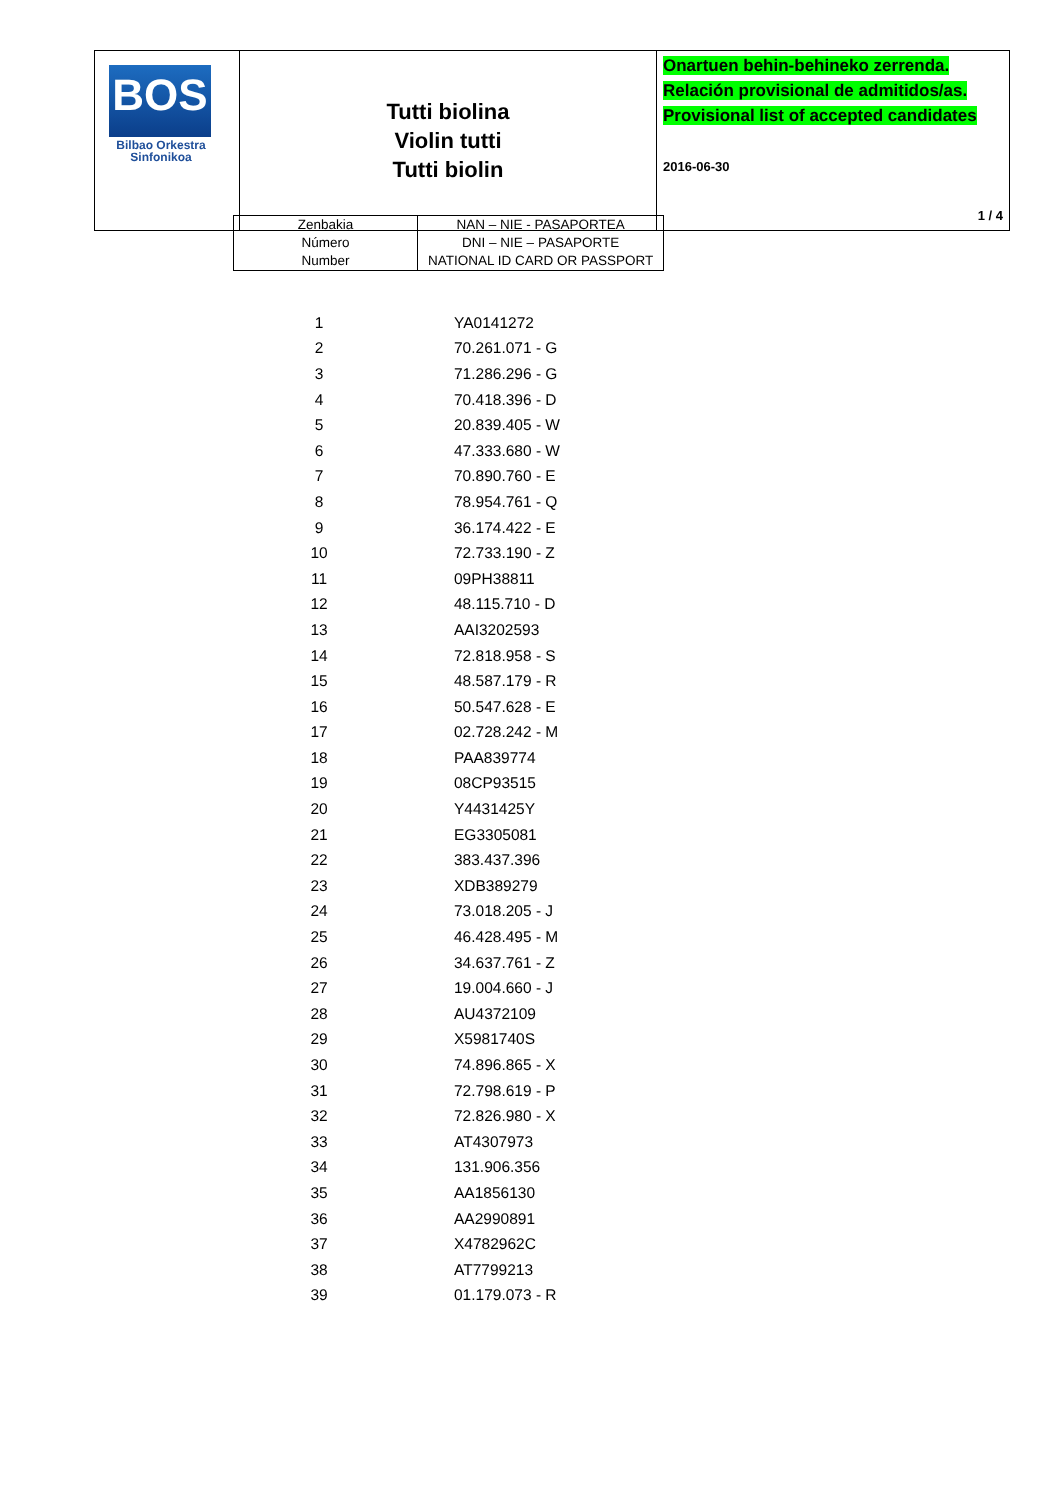| BOS Bilbao Orkestra Sinfonikoa | Tutti biolina Violin tutti Tutti biolin | Onartuen behin-behineko zerrenda. Relación provisional de admitidos/as. Provisional list of accepted candidates 2016-06-30 1 / 4 |
| Zenbakia Número Number | NAN – NIE - PASAPORTEA DNI – NIE – PASAPORTE NATIONAL ID CARD OR PASSPORT |
| 1 | YA0141272 |
| 2 | 70.261.071 - G |
| 3 | 71.286.296 - G |
| 4 | 70.418.396 - D |
| 5 | 20.839.405 - W |
| 6 | 47.333.680 - W |
| 7 | 70.890.760 - E |
| 8 | 78.954.761 - Q |
| 9 | 36.174.422 - E |
| 10 | 72.733.190 - Z |
| 11 | 09PH38811 |
| 12 | 48.115.710 - D |
| 13 | AAI3202593 |
| 14 | 72.818.958 - S |
| 15 | 48.587.179 - R |
| 16 | 50.547.628 - E |
| 17 | 02.728.242 - M |
| 18 | PAA839774 |
| 19 | 08CP93515 |
| 20 | Y4431425Y |
| 21 | EG3305081 |
| 22 | 383.437.396 |
| 23 | XDB389279 |
| 24 | 73.018.205 - J |
| 25 | 46.428.495 - M |
| 26 | 34.637.761 - Z |
| 27 | 19.004.660 - J |
| 28 | AU4372109 |
| 29 | X5981740S |
| 30 | 74.896.865 - X |
| 31 | 72.798.619 - P |
| 32 | 72.826.980 - X |
| 33 | AT4307973 |
| 34 | 131.906.356 |
| 35 | AA1856130 |
| 36 | AA2990891 |
| 37 | X4782962C |
| 38 | AT7799213 |
| 39 | 01.179.073 - R |